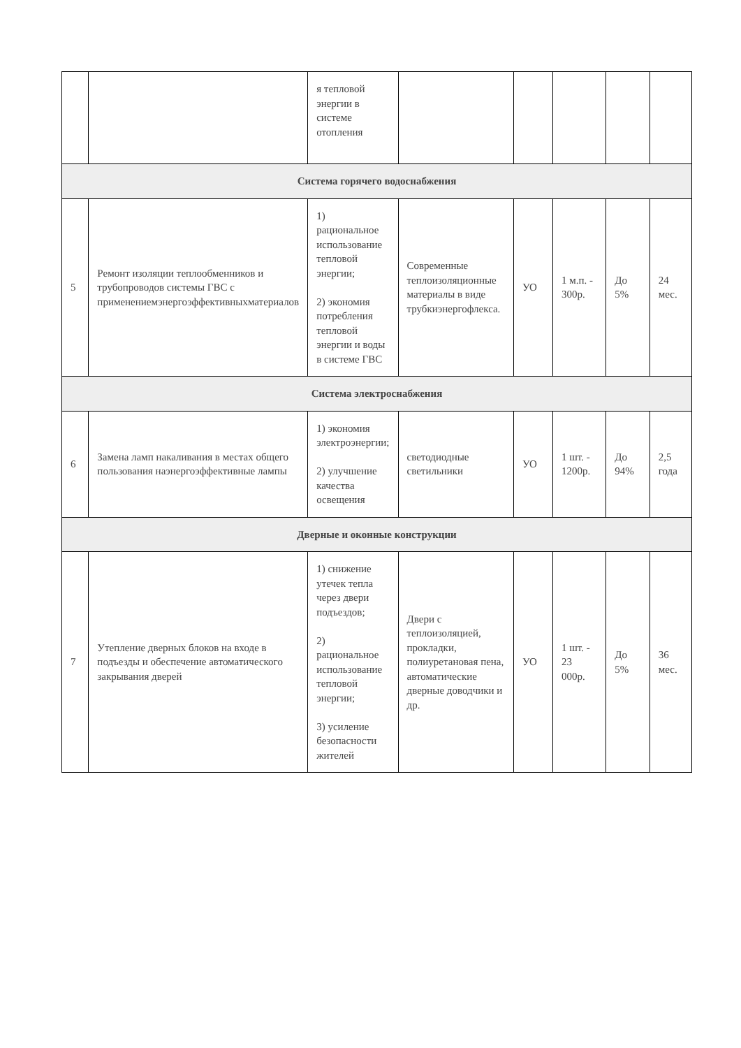| | | я тепловой энергии в системе отопления | | | | | |
| Система горячего водоснабжения | | | | | | | |
| 5 | Ремонт изоляции теплообменников и трубопроводов системы ГВС с применениемэнергоэффективныхматериалов | 1) рациональное использование тепловой энергии; 2) экономия потребления тепловой энергии и воды в системе ГВС | Современные теплоизоляционные материалы в виде трубкиэнергофлекса. | УО | 1 м.п. - 300р. | До 5% | 24 мес. |
| Система электроснабжения | | | | | | | |
| 6 | Замена ламп накаливания в местах общего пользования наэнергоэффективные лампы | 1) экономия электроэнергии; 2) улучшение качества освещения | светодиодные светильники | УО | 1 шт. - 1200р. | До 94% | 2,5 года |
| Дверные и оконные конструкции | | | | | | | |
| 7 | Утепление дверных блоков на входе в подъезды и обеспечение автоматического закрывания дверей | 1) снижение утечек тепла через двери подъездов; 2) рациональное использование тепловой энергии; 3) усиление безопасности жителей | Двери с теплоизоляцией, прокладки, полиуретановая пена, автоматические дверные доводчики и др. | УО | 1 шт. - 23 000р. | До 5% | 36 мес. |